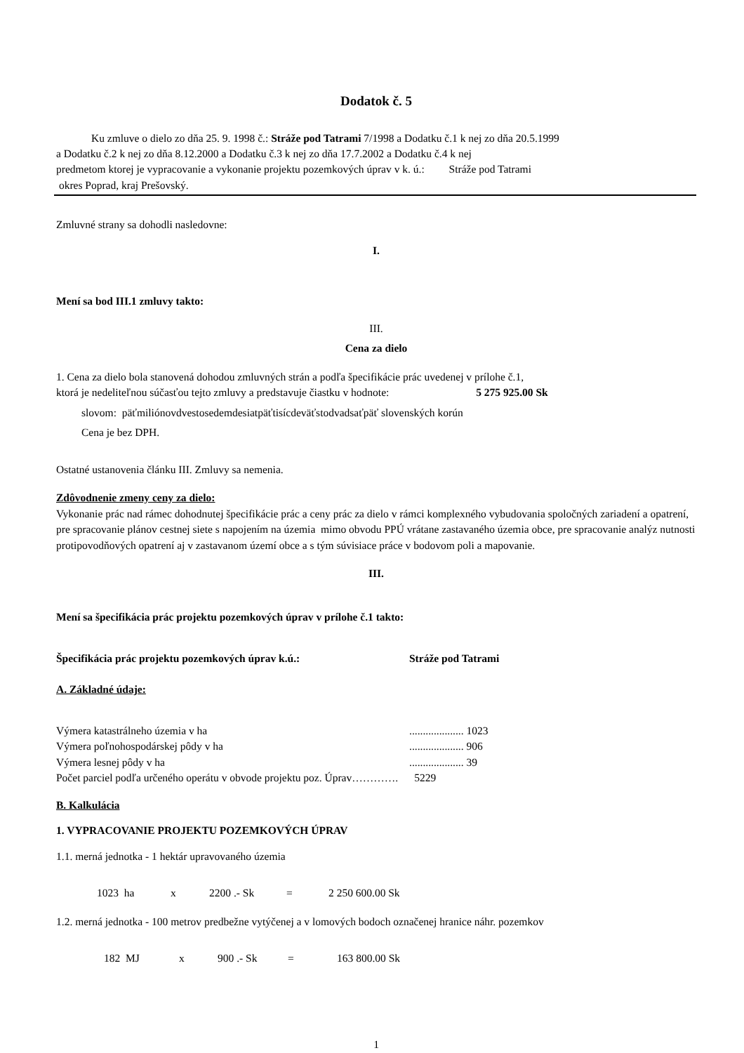Dodatok č. 5
Ku zmluve o dielo zo dňa 25. 9. 1998 č.: Stráže pod Tatrami 7/1998 a Dodatku č.1 k nej zo dňa 20.5.1999
a Dodatku č.2 k nej zo dňa 8.12.2000 a Dodatku č.3 k nej zo dňa 17.7.2002 a Dodatku č.4 k nej
predmetom ktorej je vypracovanie a vykonanie projektu pozemkových úprav v k. ú.: Stráže pod Tatrami
okres Poprad, kraj Prešovský.
Zmluvné strany sa dohodli nasledovne:
I.
Mení sa bod III.1 zmluvy takto:
III.
Cena za dielo
1. Cena za dielo bola stanovená dohodou zmluvných strán a podľa špecifikácie prác uvedenej v prílohe č.1,
ktorá je nedeliteľnou súčasťou tejto zmluvy a predstavuje čiastku v hodnote: 5 275 925.00 Sk
slovom: päťmiliónovdvestosedemdesiatpäťtisícdeväťstodvadsaťpäť slovenských korún
Cena je bez DPH.
Ostatné ustanovenia článku III. Zmluvy sa nemenia.
Zdôvodnenie zmeny ceny za dielo:
Vykonanie prác nad rámec dohodnutej špecifikácie prác a ceny prác za dielo v rámci komplexného vybudovania spoločných zariadení a opatrení, pre spracovanie plánov cestnej siete s napojením na územia mimo obvodu PPÚ vrátane zastavaného územia obce, pre spracovanie analýz nutnosti protipovodňových opatrení aj v zastavanom území obce a s tým súvisiace práce v bodovom poli a mapovanie.
III.
Mení sa špecifikácia prác projektu pozemkových úprav v prílohe č.1 takto:
Špecifikácia prác projektu pozemkových úprav k.ú.: Stráže pod Tatrami
A. Základné údaje:
Výmera katastrálneho územia v ha.................... 1023
Výmera poľnohospodárskej pôdy v ha.................... 906
Výmera lesnej pôdy v ha.................... 39
Počet parciel podľa určeného operátu v obvode projektu poz. Úprav…………. 5229
B. Kalkulácia
1. VYPRACOVANIE PROJEKTU POZEMKOVÝCH ÚPRAV
1.1. merná jednotka - 1 hektár upravovaného územia
1023 ha x 2200 .- Sk = 2 250 600.00 Sk
1.2. merná jednotka - 100 metrov predbežne vytýčenej a v lomových bodoch označenej hranice náhr. pozemkov
182 MJ x 900 .- Sk = 163 800.00 Sk
1